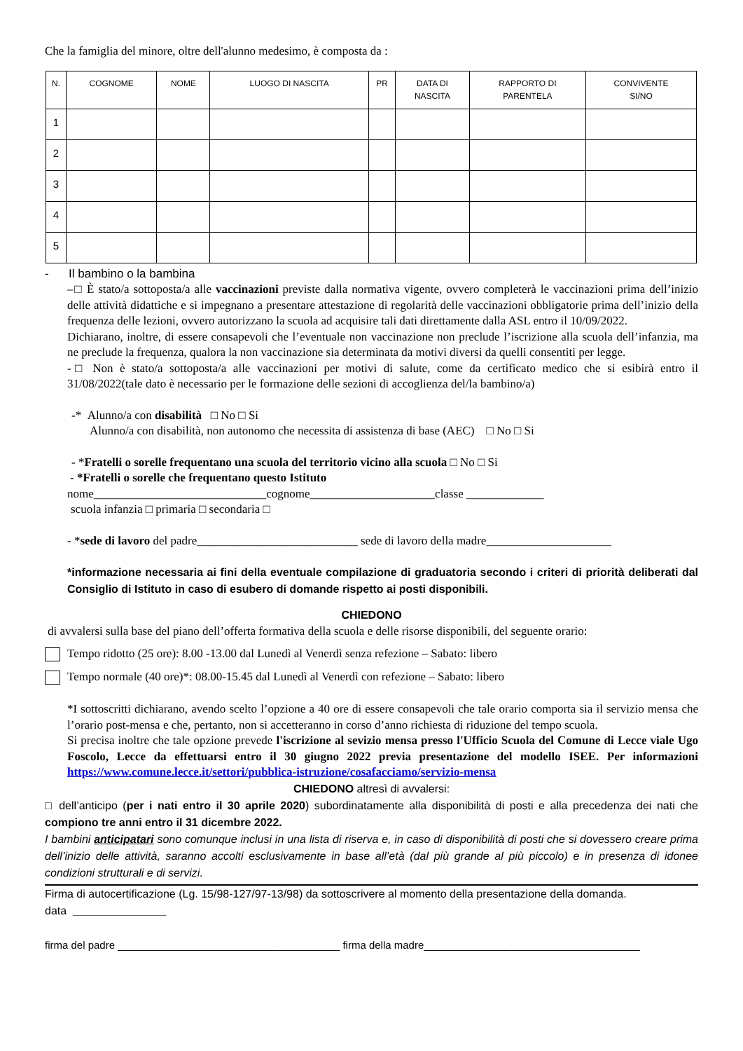Che la famiglia del minore, oltre dell'alunno medesimo, è composta da :
| N. | COGNOME | NOME | LUOGO DI NASCITA | PR | DATA DI NASCITA | RAPPORTO DI PARENTELA | CONVIVENTE SI/NO |
| --- | --- | --- | --- | --- | --- | --- | --- |
| 1 | | | | | | | |
| 2 | | | | | | | |
| 3 | | | | | | | |
| 4 | | | | | | | |
| 5 | | | | | | | |
- Il bambino o la bambina
–□ È stato/a sottoposta/a alle vaccinazioni previste dalla normativa vigente, ovvero completerà le vaccinazioni prima dell’inizio delle attività didattiche e si impegnano a presentare attestazione di regolarità delle vaccinazioni obbligatorie prima dell’inizio della frequenza delle lezioni, ovvero autorizzano la scuola ad acquisire tali dati direttamente dalla ASL entro il 10/09/2022.
Dichiarano, inoltre, di essere consapevoli che l’eventuale non vaccinazione non preclude l’iscrizione alla scuola dell’infanzia, ma ne preclude la frequenza, qualora la non vaccinazione sia determinata da motivi diversi da quelli consentiti per legge.
-□ Non è stato/a sottoposta/a alle vaccinazioni per motivi di salute, come da certificato medico che si esibirà entro il 31/08/2022(tale dato è necessario per le formazione delle sezioni di accoglienza del/la bambino/a)
-* Alunno/a con disabilità □ No □ Si
Alunno/a con disabilità, non autonomo che necessita di assistenza di base (AEC) □ No □ Si
- *Fratelli o sorelle frequentano una scuola del territorio vicino alla scuola □ No □ Si
- *Fratelli o sorelle che frequentano questo Istituto
nome_____________________________cognome_____________________classe _____________
scuola infanzia □ primaria □ secondaria □
- *sede di lavoro del padre___________________________ sede di lavoro della madre_____________________
*informazione necessaria ai fini della eventuale compilazione di graduatoria secondo i criteri di priorità deliberati dal Consiglio di Istituto in caso di esubero di domande rispetto ai posti disponibili.
CHIEDONO
di avvalersi sulla base del piano dell’offerta formativa della scuola e delle risorse disponibili, del seguente orario:
Tempo ridotto (25 ore): 8.00 -13.00 dal Lunedì al Venerdì senza refezione – Sabato: libero
Tempo normale (40 ore)*: 08.00-15.45 dal Lunedì al Venerdì con refezione – Sabato: libero
*I sottoscritti dichiarano, avendo scelto l’opzione a 40 ore di essere consapevoli che tale orario comporta sia il servizio mensa che l’orario post-mensa e che, pertanto, non si accetteranno in corso d’anno richiesta di riduzione del tempo scuola.
Si precisa inoltre che tale opzione prevede l'iscrizione al sevizio mensa presso l'Ufficio Scuola del Comune di Lecce viale Ugo Foscolo, Lecce da effettuarsi entro il 30 giugno 2022 previa presentazione del modello ISEE. Per informazioni https://www.comune.lecce.it/settori/pubblica-istruzione/cosafacciamo/servizio-mensa
CHIEDONO altresì di avvalersi:
□ dell’anticipo (per i nati entro il 30 aprile 2020) subordinatamente alla disponibilità di posti e alla precedenza dei nati che compiono tre anni entro il 31 dicembre 2022.
I bambini anticipatari sono comunque inclusi in una lista di riserva e, in caso di disponibilità di posti che si dovessero creare prima dell’inizio delle attività, saranno accolti esclusivamente in base all’età (dal più grande al più piccolo) e in presenza di idonee condizioni strutturali e di servizi.
Firma di autocertificazione (Lg. 15/98-127/97-13/98) da sottoscrivere al momento della presentazione della domanda.
data _______________
firma del padre ______________________________________ firma della madre_____________________________________